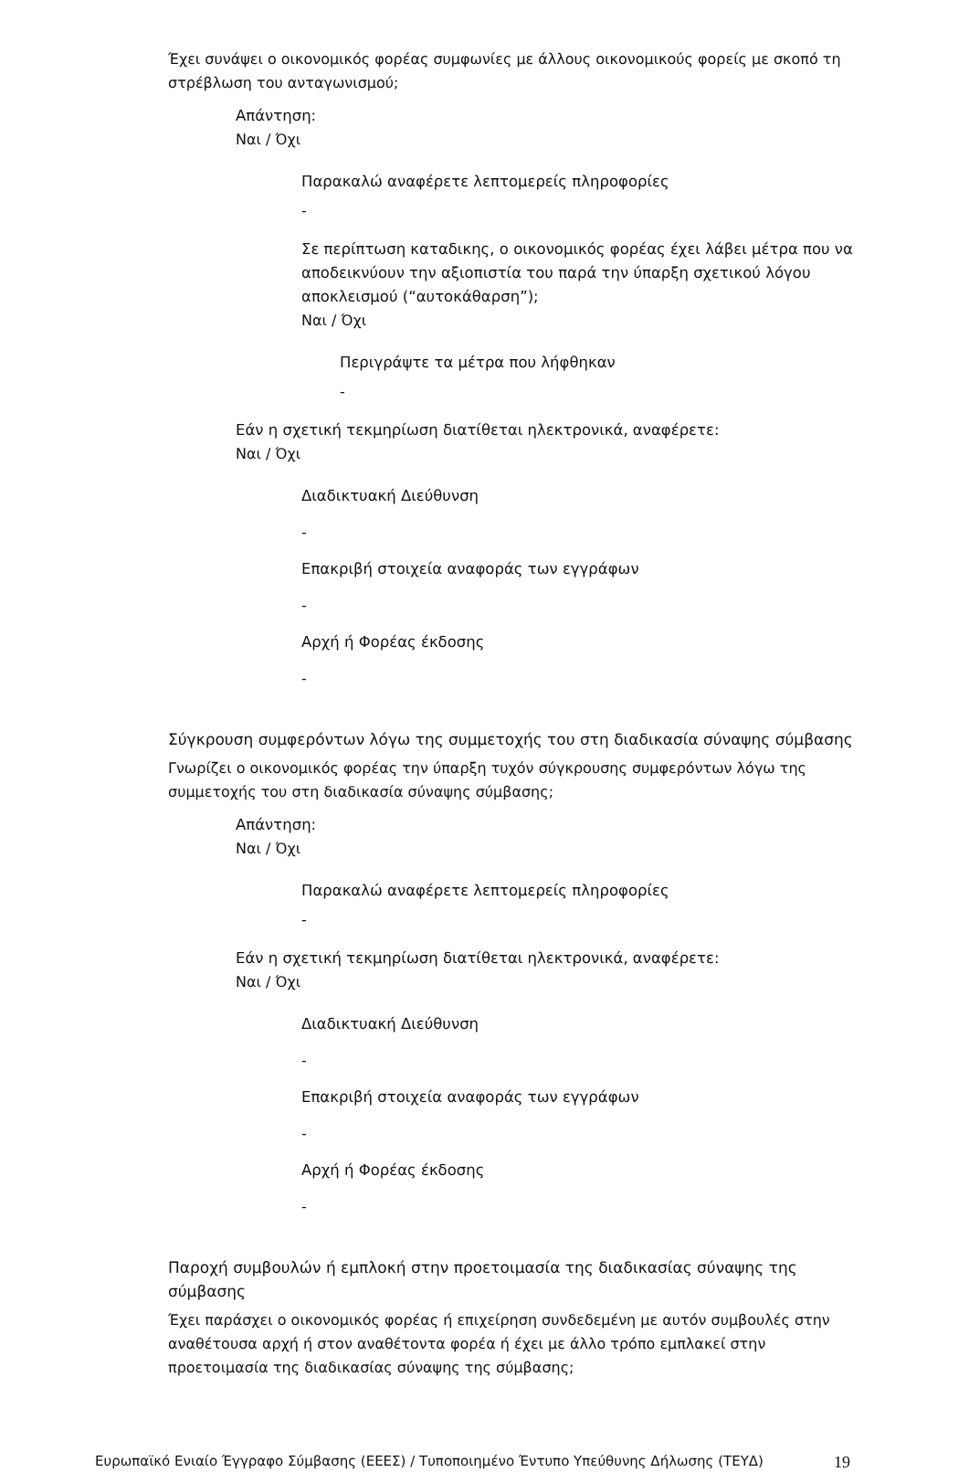Έχει συνάψει ο οικονομικός φορέας συμφωνίες με άλλους οικονομικούς φορείς με σκοπό τη στρέβλωση του ανταγωνισμού;
Απάντηση:
Ναι / Όχι
Παρακαλώ αναφέρετε λεπτομερείς πληροφορίες
-
Σε περίπτωση καταδικης, ο οικονομικός φορέας έχει λάβει μέτρα που να αποδεικνύουν την αξιοπιστία του παρά την ύπαρξη σχετικού λόγου αποκλεισμού (“αυτοκάθαρση”);
Ναι / Όχι
Περιγράψτε τα μέτρα που λήφθηκαν
-
Εάν η σχετική τεκμηρίωση διατίθεται ηλεκτρονικά, αναφέρετε:
Ναι / Όχι
Διαδικτυακή Διεύθυνση
-
Επακριβή στοιχεία αναφοράς των εγγράφων
-
Αρχή ή Φορέας έκδοσης
-
Σύγκρουση συμφερόντων λόγω της συμμετοχής του στη διαδικασία σύναψης σύμβασης
Γνωρίζει ο οικονομικός φορέας την ύπαρξη τυχόν σύγκρουσης συμφερόντων λόγω της συμμετοχής του στη διαδικασία σύναψης σύμβασης;
Απάντηση:
Ναι / Όχι
Παρακαλώ αναφέρετε λεπτομερείς πληροφορίες
-
Εάν η σχετική τεκμηρίωση διατίθεται ηλεκτρονικά, αναφέρετε:
Ναι / Όχι
Διαδικτυακή Διεύθυνση
-
Επακριβή στοιχεία αναφοράς των εγγράφων
-
Αρχή ή Φορέας έκδοσης
-
Παροχή συμβουλών ή εμπλοκή στην προετοιμασία της διαδικασίας σύναψης της σύμβασης
Έχει παράσχει ο οικονομικός φορέας ή επιχείρηση συνδεδεμένη με αυτόν συμβουλές στην αναθέτουσα αρχή ή στον αναθέτοντα φορέα ή έχει με άλλο τρόπο εμπλακεί στην προετοιμασία της διαδικασίας σύναψης της σύμβασης;
Ευρωπαϊκό Ενιαίο Έγγραφο Σύμβασης (ΕΕΕΣ) / Τυποποιημένο Έντυπο Υπεύθυνης Δήλωσης (ΤΕΥΔ) 19